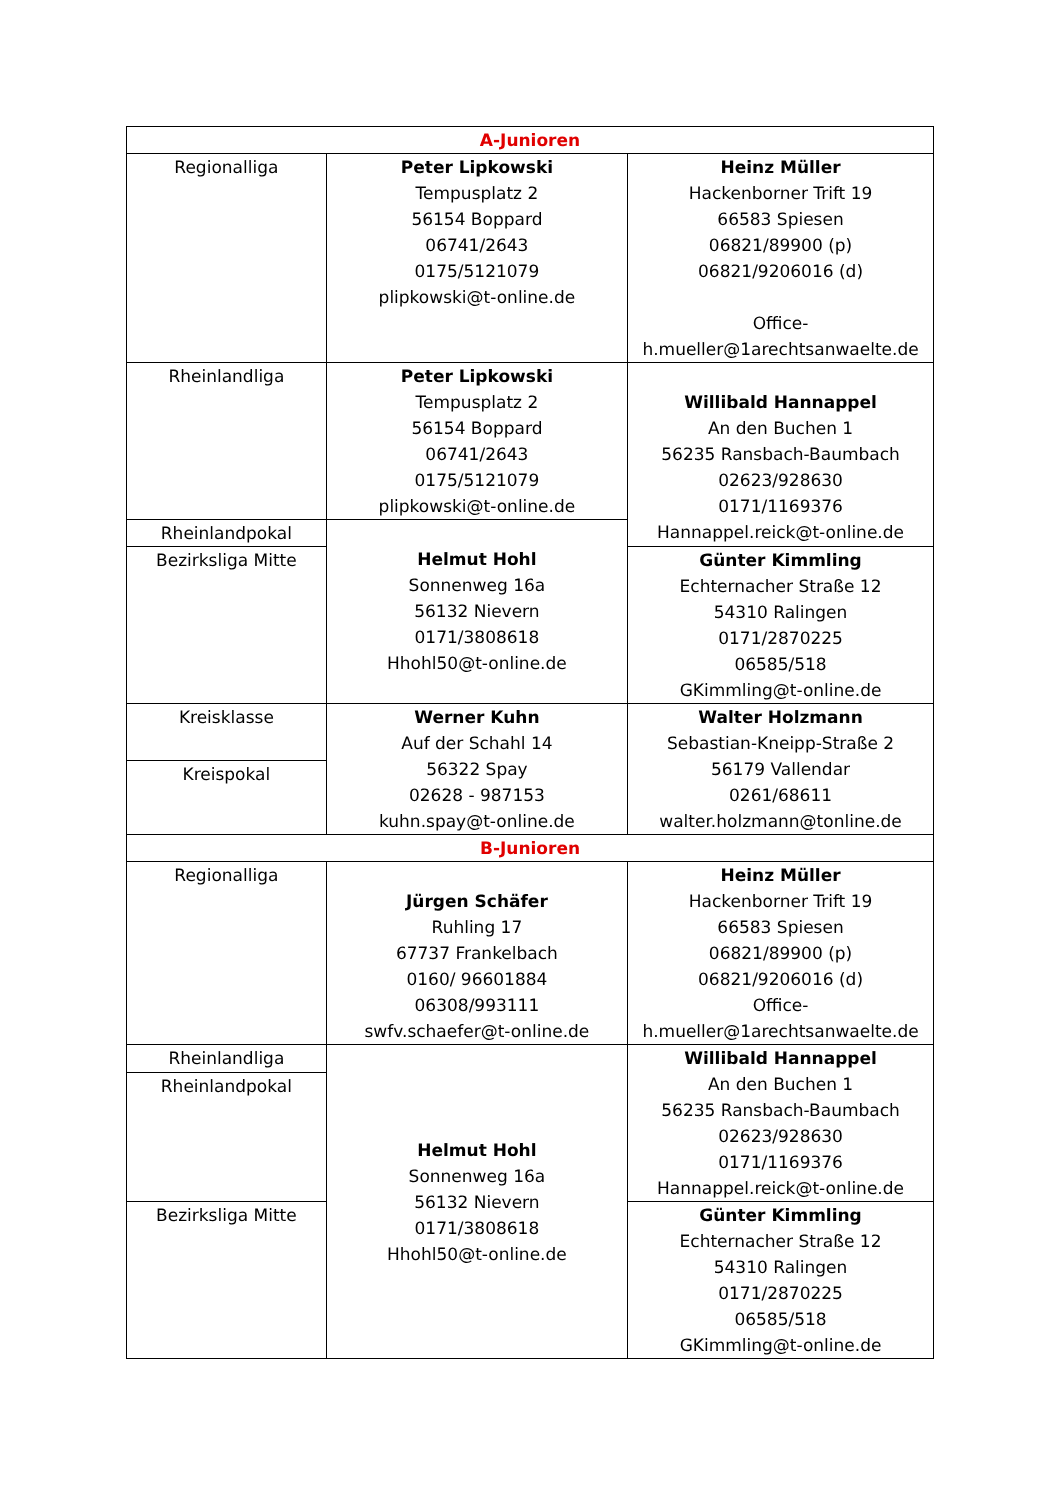| A-Junioren | | |
| Regionalliga | Peter Lipkowski Tempusplatz 2 56154 Boppard 06741/2643 0175/5121079 plipkowski@t-online.de | Heinz Müller Hackenborner Trift 19 66583 Spiesen 06821/89900 (p) 06821/9206016 (d) Office- h.mueller@1arechtsanwaelte.de |
| Rheinlandliga | Peter Lipkowski Tempusplatz 2 56154 Boppard 06741/2643 0175/5121079 plipkowski@t-online.de | Willibald Hannappel An den Buchen 1 56235 Ransbach-Baumbach 02623/928630 0171/1169376 Hannappel.reick@t-online.de |
| Rheinlandpokal | Helmut Hohl Sonnenweg 16a 56132 Nievern 0171/3808618 Hhohl50@t-online.de | |
| Bezirksliga Mitte | | Günter Kimmling Echternacher Straße 12 54310 Ralingen 0171/2870225 06585/518 GKimmling@t-online.de |
| Kreisklasse | Werner Kuhn Auf der Schahl 14 56322 Spay 02628 - 987153 kuhn.spay@t-online.de | Walter Holzmann Sebastian-Kneipp-Straße 2 56179 Vallendar 0261/68611 walter.holzmann@tonline.de |
| Kreispokal | | |
| B-Junioren | | |
| Regionalliga | Jürgen Schäfer Ruhling 17 67737 Frankelbach 0160/ 96601884 06308/993111 swfv.schaefer@t-online.de | Heinz Müller Hackenborner Trift 19 66583 Spiesen 06821/89900 (p) 06821/9206016 (d) Office- h.mueller@1arechtsanwaelte.de |
| Rheinlandliga | Helmut Hohl Sonnenweg 16a 56132 Nievern 0171/3808618 Hhohl50@t-online.de | Willibald Hannappel An den Buchen 1 56235 Ransbach-Baumbach 02623/928630 0171/1169376 Hannappel.reick@t-online.de |
| Rheinlandpokal | | |
| Bezirksliga Mitte | | Günter Kimmling Echternacher Straße 12 54310 Ralingen 0171/2870225 06585/518 GKimmling@t-online.de |